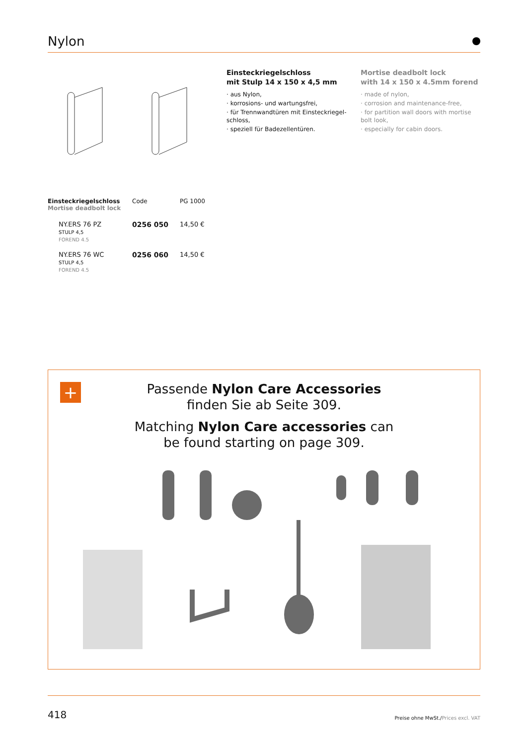Nylon
Einsteckriegelschloss
mit Stulp 14 x 150 x 4,5 mm
· aus Nylon,
· korrosions- und wartungsfrei,
· für Trennwandtüren mit Einsteckriegel-schloss,
· speziell für Badezellentüren.
Mortise deadbolt lock
with 14 x 150 x 4.5mm forend
· made of nylon,
· corrosion and maintenance-free,
· for partition wall doors with mortise bolt look,
· especially for cabin doors.
| Einsteckriegelschloss Mortise deadbolt lock | Code | PG 1000 |
| --- | --- | --- |
| NY.ERS 76 PZ STULP 4,5 FOREND 4.5 | 0256 050 | 14,50 € |
| NY.ERS 76 WC STULP 4,5 FOREND 4.5 | 0256 060 | 14,50 € |
+
Passende Nylon Care Accessories
finden Sie ab Seite 309.
Matching Nylon Care accessories can
be found starting on page 309.
418 Preise ohne MwSt./Prices excl. VAT